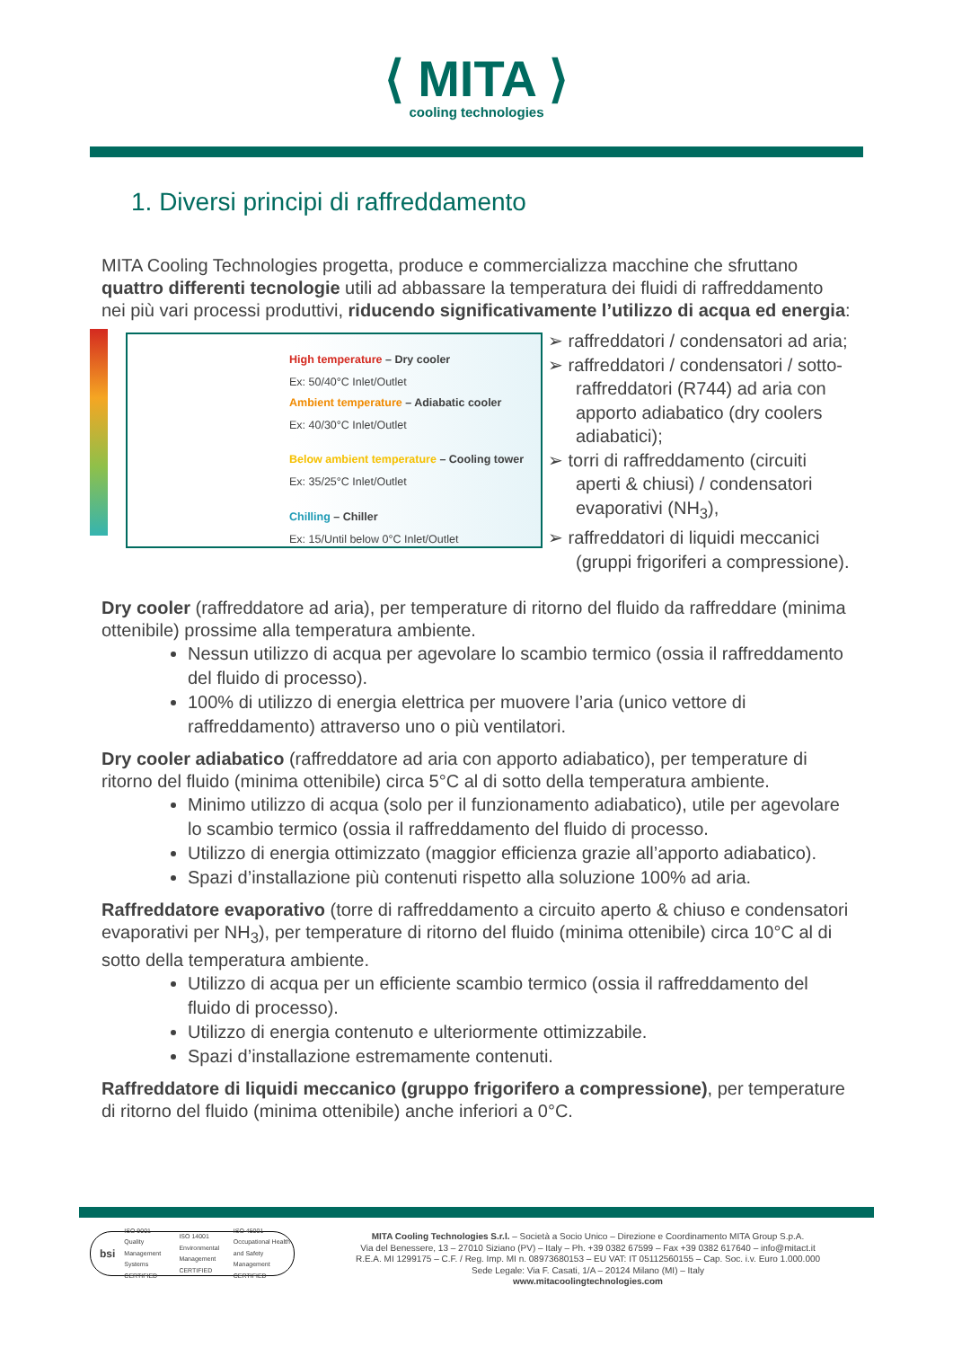⟨ MITA ⟩
cooling technologies
1. Diversi principi di raffreddamento
MITA Cooling Technologies progetta, produce e commercializza macchine che sfruttano quattro differenti tecnologie utili ad abbassare la temperatura dei fluidi di raffreddamento nei più vari processi produttivi, riducendo significativamente l’utilizzo di acqua ed energia:
High temperature – Dry cooler
Ex: 50/40°C Inlet/Outlet
Ambient temperature – Adiabatic cooler
Ex: 40/30°C Inlet/Outlet
Below ambient temperature – Cooling tower
Ex: 35/25°C Inlet/Outlet
Chilling – Chiller
Ex: 15/Until below 0°C Inlet/Outlet
➢ raffreddatori / condensatori ad aria;
➢ raffreddatori / condensatori / sotto-raffreddatori (R744) ad aria con apporto adiabatico (dry coolers adiabatici);
➢ torri di raffreddamento (circuiti aperti & chiusi) / condensatori evaporativi (NH<sub>3</sub>),
➢ raffreddatori di liquidi meccanici (gruppi frigoriferi a compressione).
Dry cooler (raffreddatore ad aria), per temperature di ritorno del fluido da raffreddare (minima ottenibile) prossime alla temperatura ambiente.
Nessun utilizzo di acqua per agevolare lo scambio termico (ossia il raffreddamento del fluido di processo).
100% di utilizzo di energia elettrica per muovere l’aria (unico vettore di raffreddamento) attraverso uno o più ventilatori.
Dry cooler adiabatico (raffreddatore ad aria con apporto adiabatico), per temperature di ritorno del fluido (minima ottenibile) circa 5°C al di sotto della temperatura ambiente.
Minimo utilizzo di acqua (solo per il funzionamento adiabatico), utile per agevolare lo scambio termico (ossia il raffreddamento del fluido di processo.
Utilizzo di energia ottimizzato (maggior efficienza grazie all’apporto adiabatico).
Spazi d’installazione più contenuti rispetto alla soluzione 100% ad aria.
Raffreddatore evaporativo (torre di raffreddamento a circuito aperto & chiuso e condensatori evaporativi per NH<sub>3</sub>), per temperature di ritorno del fluido (minima ottenibile) circa 10°C al di sotto della temperatura ambiente.
Utilizzo di acqua per un efficiente scambio termico (ossia il raffreddamento del fluido di processo).
Utilizzo di energia contenuto e ulteriormente ottimizzabile.
Spazi d’installazione estremamente contenuti.
Raffreddatore di liquidi meccanico (gruppo frigorifero a compressione), per temperature di ritorno del fluido (minima ottenibile) anche inferiori a 0°C.
bsi ISO 9001 Quality Management Systems CERTIFIED ISO 14001 Environmental Management CERTIFIED ISO 45001 Occupational Health and Safety Management CERTIFIED
MITA Cooling Technologies S.r.l. – Società a Socio Unico – Direzione e Coordinamento MITA Group S.p.A.
Via del Benessere, 13 – 27010 Siziano (PV) – Italy – Ph. +39 0382 67599 – Fax +39 0382 617640 – info@mitact.it
R.E.A. MI 1299175 – C.F. / Reg. Imp. MI n. 08973680153 – EU VAT: IT 05112560155 – Cap. Soc. i.v. Euro 1.000.000
Sede Legale: Via F. Casati, 1/A – 20124 Milano (MI) – Italy
www.mitacoolingtechnologies.com